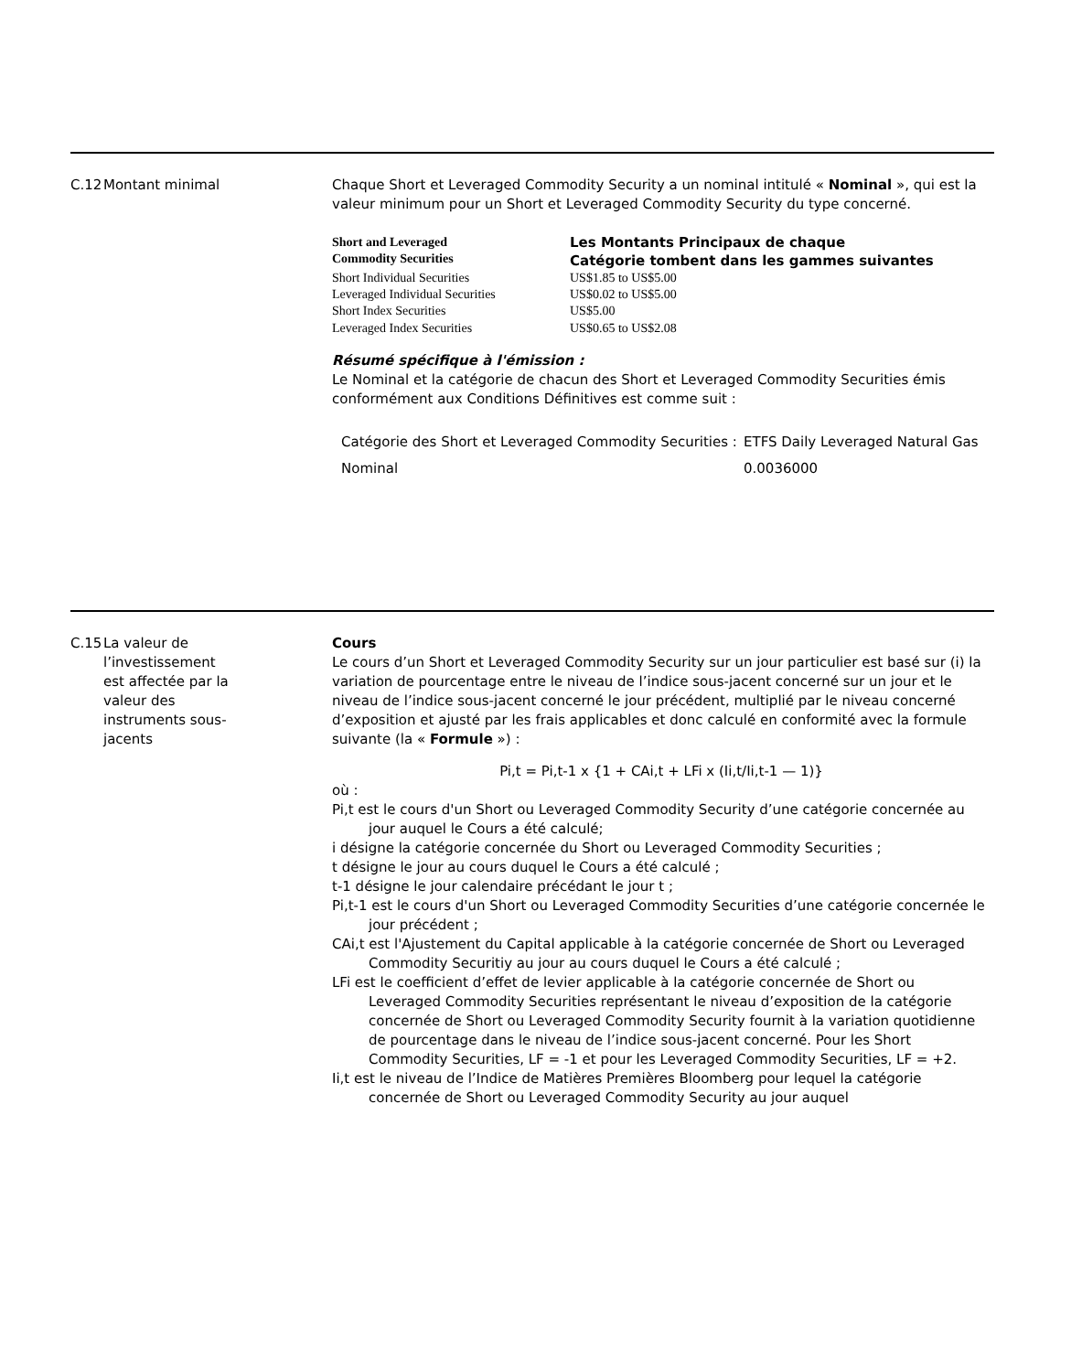C.12 Montant minimal Chaque Short et Leveraged Commodity Security a un nominal intitulé « Nominal », qui est la valeur minimum pour un Short et Leveraged Commodity Security du type concerné.
| Short and Leveraged Commodity Securities | Les Montants Principaux de chaque Catégorie tombent dans les gammes suivantes |
| --- | --- |
| Short Individual Securities | US$1.85 to US$5.00 |
| Leveraged Individual Securities | US$0.02 to US$5.00 |
| Short Index Securities | US$5.00 |
| Leveraged Index Securities | US$0.65 to US$2.08 |
Résumé spécifique à l'émission :
Le Nominal et la catégorie de chacun des Short et Leveraged Commodity Securities émis conformément aux Conditions Définitives est comme suit :
| Catégorie des Short et Leveraged Commodity Securities : | ETFS Daily Leveraged Natural Gas |
| Nominal | 0.0036000 |
C.15 La valeur de l’investissement est affectée par la valeur des instruments sous-jacents
Cours
Le cours d’un Short et Leveraged Commodity Security sur un jour particulier est basé sur (i) la variation de pourcentage entre le niveau de l’indice sous-jacent concerné sur un jour et le niveau de l’indice sous-jacent concerné le jour précédent, multiplié par le niveau concerné d’exposition et ajusté par les frais applicables et donc calculé en conformité avec la formule suivante (la « Formule ») :
Pi,t = Pi,t-1 x {1 + CAi,t + LFi x (Ii,t/Ii,t-1 — 1)}
où :
Pi,t est le cours d'un Short ou Leveraged Commodity Security d’une catégorie concernée au jour auquel le Cours a été calculé;
i désigne la catégorie concernée du Short ou Leveraged Commodity Securities ;
t désigne le jour au cours duquel le Cours a été calculé ;
t-1 désigne le jour calendaire précédant le jour t ;
Pi,t-1 est le cours d'un Short ou Leveraged Commodity Securities d’une catégorie concernée le jour précédent ;
CAi,t est l'Ajustement du Capital applicable à la catégorie concernée de Short ou Leveraged Commodity Securitiy au jour au cours duquel le Cours a été calculé ;
LFi est le coefficient d’effet de levier applicable à la catégorie concernée de Short ou Leveraged Commodity Securities représentant le niveau d’exposition de la catégorie concernée de Short ou Leveraged Commodity Security fournit à la variation quotidienne de pourcentage dans le niveau de l’indice sous-jacent concerné. Pour les Short Commodity Securities, LF = -1 et pour les Leveraged Commodity Securities, LF = +2.
Ii,t est le niveau de l’Indice de Matières Premières Bloomberg pour lequel la catégorie concernée de Short ou Leveraged Commodity Security au jour auquel